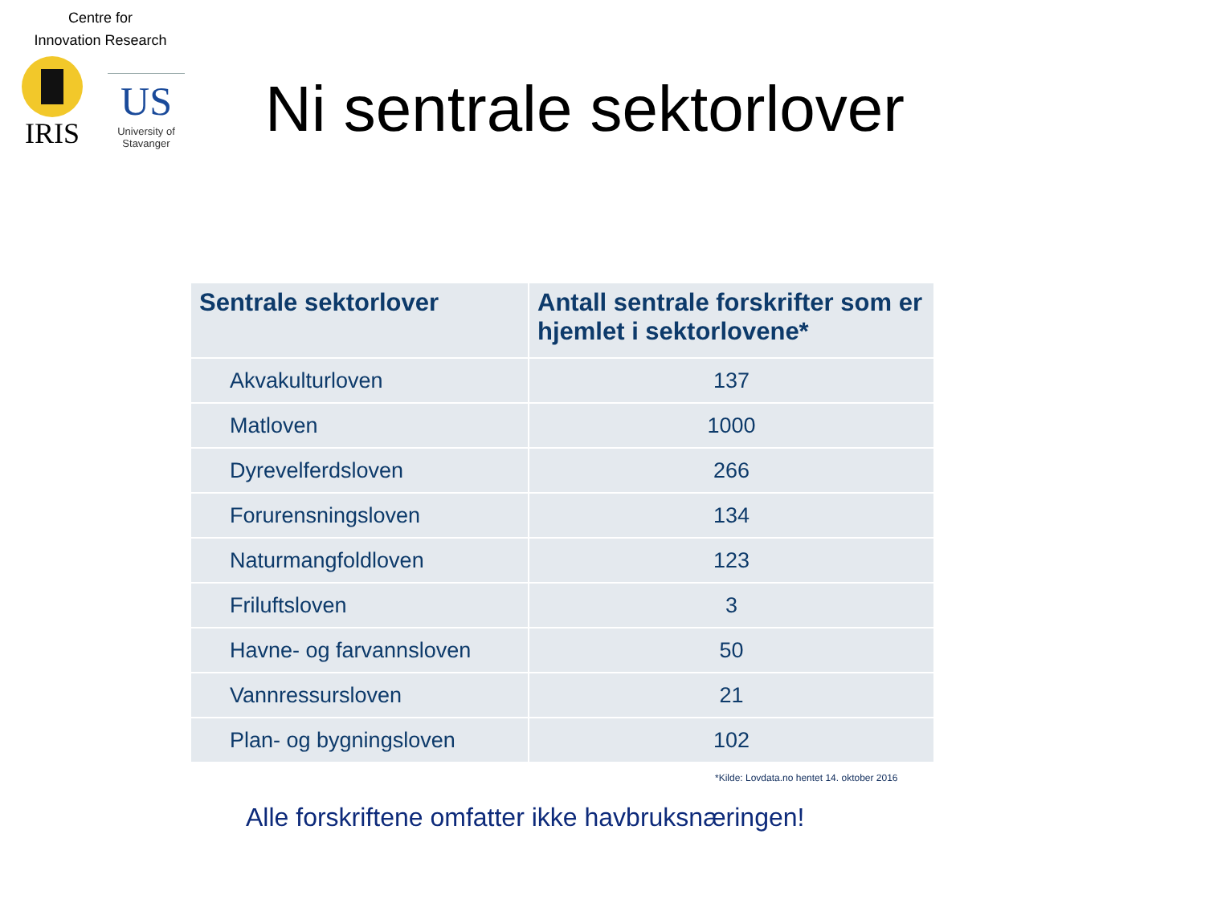Centre for
Innovation Research
IRIS
US
University of Stavanger
Ni sentrale sektorlover
| Sentrale sektorlover | Antall sentrale forskrifter som er hjemlet i sektorlovene* |
| --- | --- |
| Akvakulturloven | 137 |
| Matloven | 1000 |
| Dyrevelferdsloven | 266 |
| Forurensningsloven | 134 |
| Naturmangfoldloven | 123 |
| Friluftsloven | 3 |
| Havne- og farvannsloven | 50 |
| Vannressursloven | 21 |
| Plan- og bygningsloven | 102 |
*Kilde: Lovdata.no hentet 14. oktober 2016
Alle forskriftene omfatter ikke havbruksnæringen!